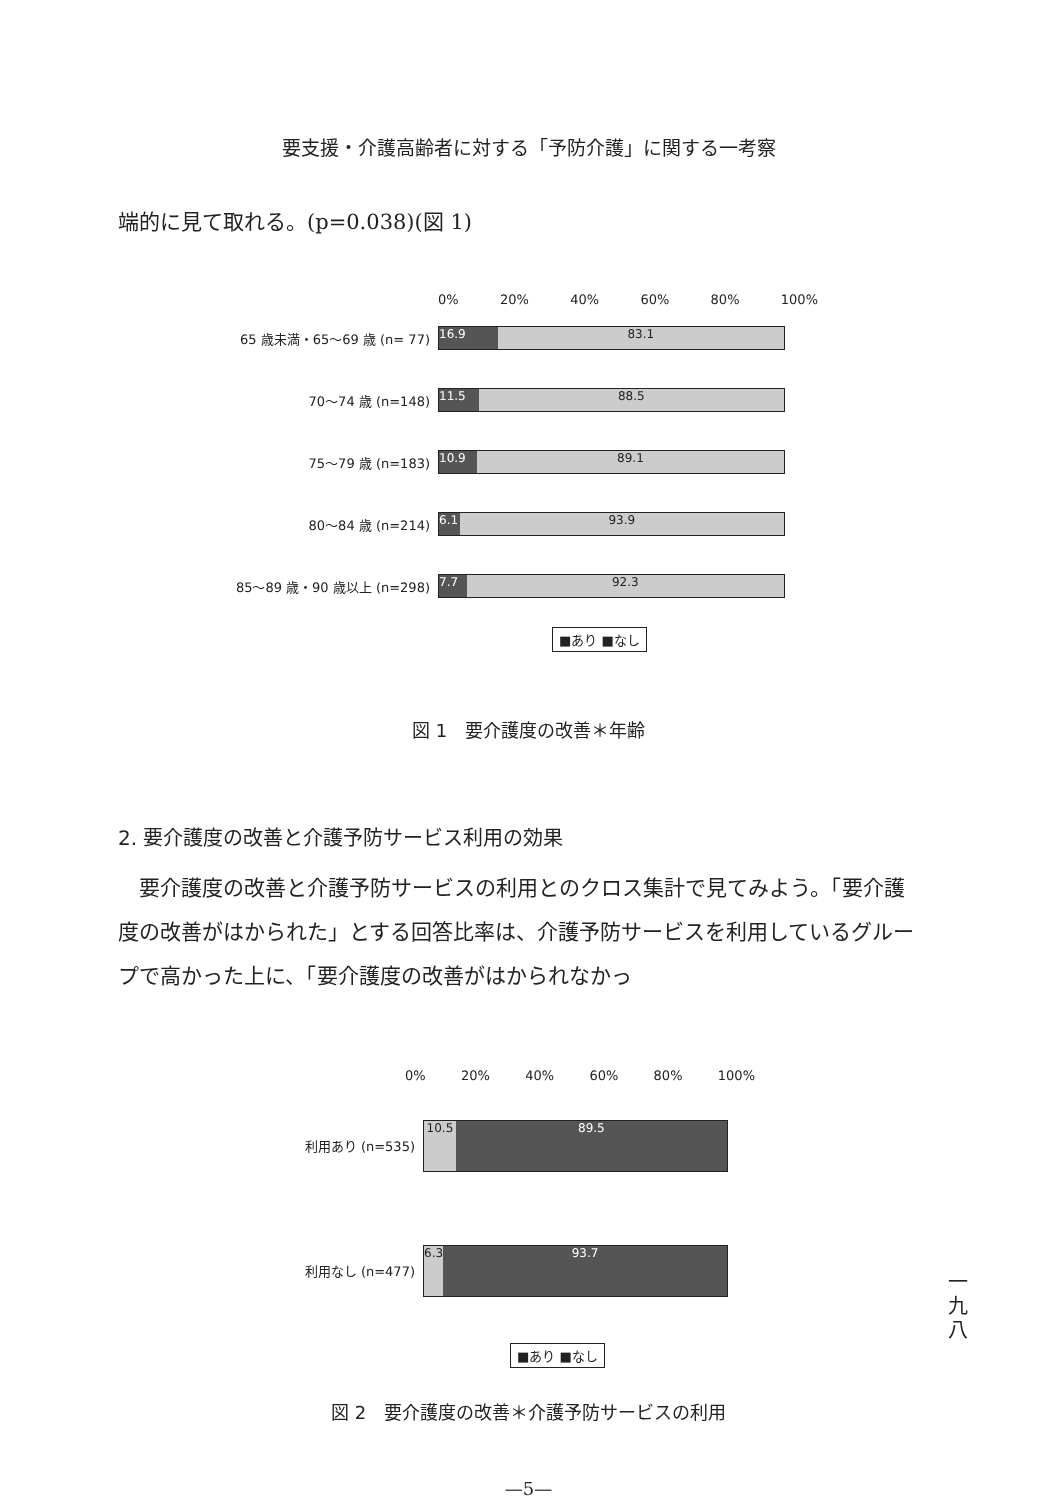要支援・介護高齢者に対する「予防介護」に関する一考察
端的に見て取れる。(p=0.038)(図 1)
0% 20% 40% 60% 80% 100%
65 歳未満・65～69 歳 (n= 77)
16.9 83.1
70～74 歳 (n=148)
11.5 88.5
75～79 歳 (n=183)
10.9 89.1
80～84 歳 (n=214)
6.1 93.9
85～89 歳・90 歳以上 (n=298)
7.7 92.3
■あり ■なし
図 1　要介護度の改善＊年齢
2. 要介護度の改善と介護予防サービス利用の効果
　要介護度の改善と介護予防サービスの利用とのクロス集計で見てみよう。「要介護度の改善がはかられた」とする回答比率は、介護予防サービスを利用しているグループで高かった上に、「要介護度の改善がはかられなかっ
0% 20% 40% 60% 80% 100%
利用あり (n=535)
10.5 89.5
利用なし (n=477)
6.3 93.7
■あり ■なし
図 2　要介護度の改善＊介護予防サービスの利用
一
九
八
—5—